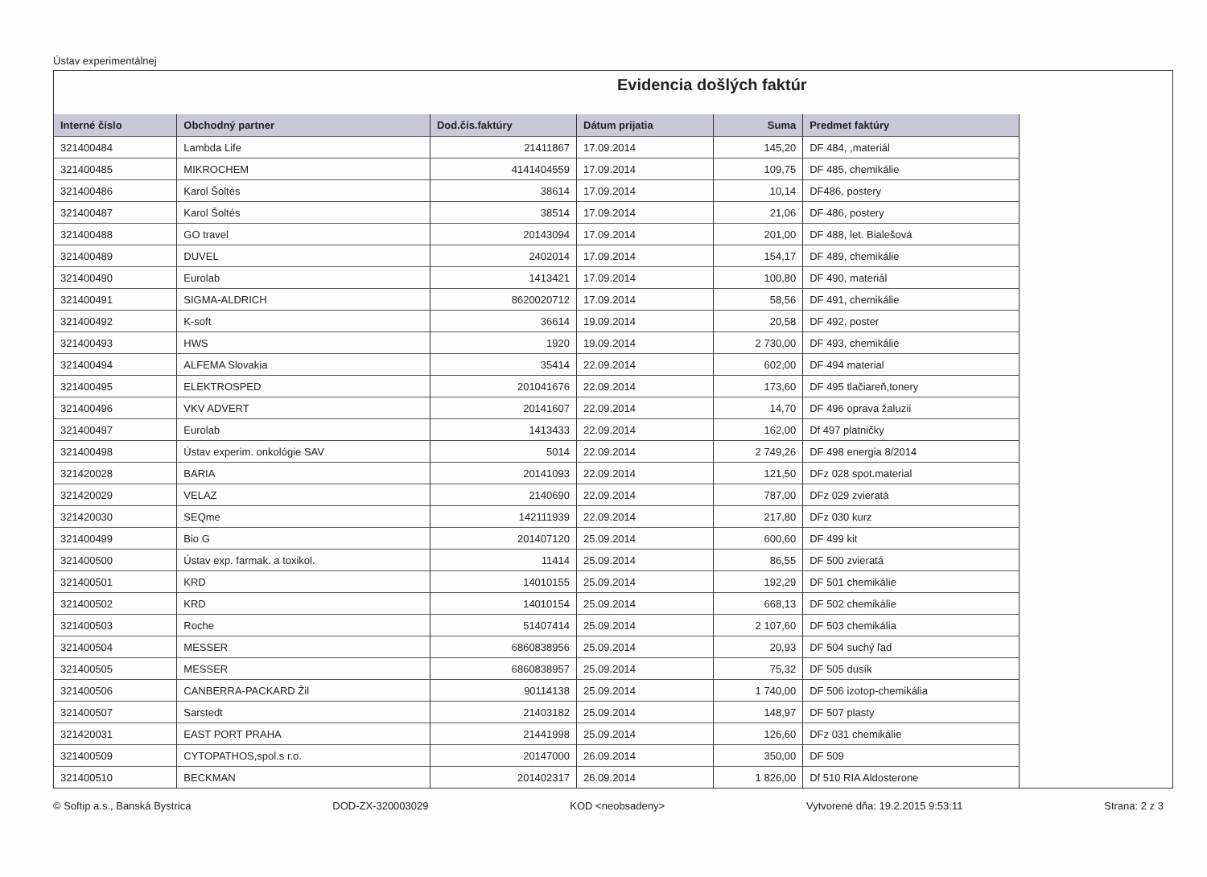Ústav experimentálnej
Evidencia došlých faktúr
| Interné číslo | Obchodný partner | Dod.čís.faktúry | Dátum prijatia | Suma | Predmet faktúry |
| --- | --- | --- | --- | --- | --- |
| 321400484 | Lambda Life | 21411867 | 17.09.2014 | 145,20 | DF 484, ,materiál |
| 321400485 | MIKROCHEM | 4141404559 | 17.09.2014 | 109,75 | DF 485, chemikálie |
| 321400486 | Karol Šoltés | 38614 | 17.09.2014 | 10,14 | DF486, postery |
| 321400487 | Karol Šoltés | 38514 | 17.09.2014 | 21,06 | DF 486, postery |
| 321400488 | GO travel | 20143094 | 17.09.2014 | 201,00 | DF 488, let. Bialešová |
| 321400489 | DUVEL | 2402014 | 17.09.2014 | 154,17 | DF 489, chemikálie |
| 321400490 | Eurolab | 1413421 | 17.09.2014 | 100,80 | DF 490, materiál |
| 321400491 | SIGMA-ALDRICH | 8620020712 | 17.09.2014 | 58,56 | DF 491, chemikálie |
| 321400492 | K-soft | 36614 | 19.09.2014 | 20,58 | DF 492, poster |
| 321400493 | HWS | 1920 | 19.09.2014 | 2 730,00 | DF 493, chemikálie |
| 321400494 | ALFEMA Slovakia | 35414 | 22.09.2014 | 602,00 | DF 494 material |
| 321400495 | ELEKTROSPED | 201041676 | 22.09.2014 | 173,60 | DF 495 tlačiareň,tonery |
| 321400496 | VKV ADVERT | 20141607 | 22.09.2014 | 14,70 | DF 496 oprava žaluzií |
| 321400497 | Eurolab | 1413433 | 22.09.2014 | 162,00 | Df 497 platničky |
| 321400498 | Ústav experim. onkológie SAV | 5014 | 22.09.2014 | 2 749,26 | DF 498 energia 8/2014 |
| 321420028 | BARIA | 20141093 | 22.09.2014 | 121,50 | DFz 028 spot.material |
| 321420029 | VELAZ | 2140690 | 22.09.2014 | 787,00 | DFz 029 zvieratá |
| 321420030 | SEQme | 142111939 | 22.09.2014 | 217,80 | DFz 030 kurz |
| 321400499 | Bio G | 201407120 | 25.09.2014 | 600,60 | DF 499 kit |
| 321400500 | Ústav exp. farmak. a toxikol. | 11414 | 25.09.2014 | 86,55 | DF 500 zvieratá |
| 321400501 | KRD | 14010155 | 25.09.2014 | 192,29 | DF 501 chemikálie |
| 321400502 | KRD | 14010154 | 25.09.2014 | 668,13 | DF 502 chemikálie |
| 321400503 | Roche | 51407414 | 25.09.2014 | 2 107,60 | DF 503 chemikália |
| 321400504 | MESSER | 6860838956 | 25.09.2014 | 20,93 | DF 504 suchý ľad |
| 321400505 | MESSER | 6860838957 | 25.09.2014 | 75,32 | DF 505 dusík |
| 321400506 | CANBERRA-PACKARD Žil | 90114138 | 25.09.2014 | 1 740,00 | DF 506 izotop-chemikália |
| 321400507 | Sarstedt | 21403182 | 25.09.2014 | 148,97 | DF 507 plasty |
| 321420031 | EAST PORT PRAHA | 21441998 | 25.09.2014 | 126,60 | DFz 031 chemikálie |
| 321400509 | CYTOPATHOS,spol.s r.o. | 20147000 | 26.09.2014 | 350,00 | DF 509 |
| 321400510 | BECKMAN | 201402317 | 26.09.2014 | 1 826,00 | Df 510 RIA Aldosterone |
© Softip a.s., Banská Bystrica DOD-ZX-320003029 KOD <neobsadeny> Vytvorené dňa: 19.2.2015 9:53:11 Strana: 2 z 3